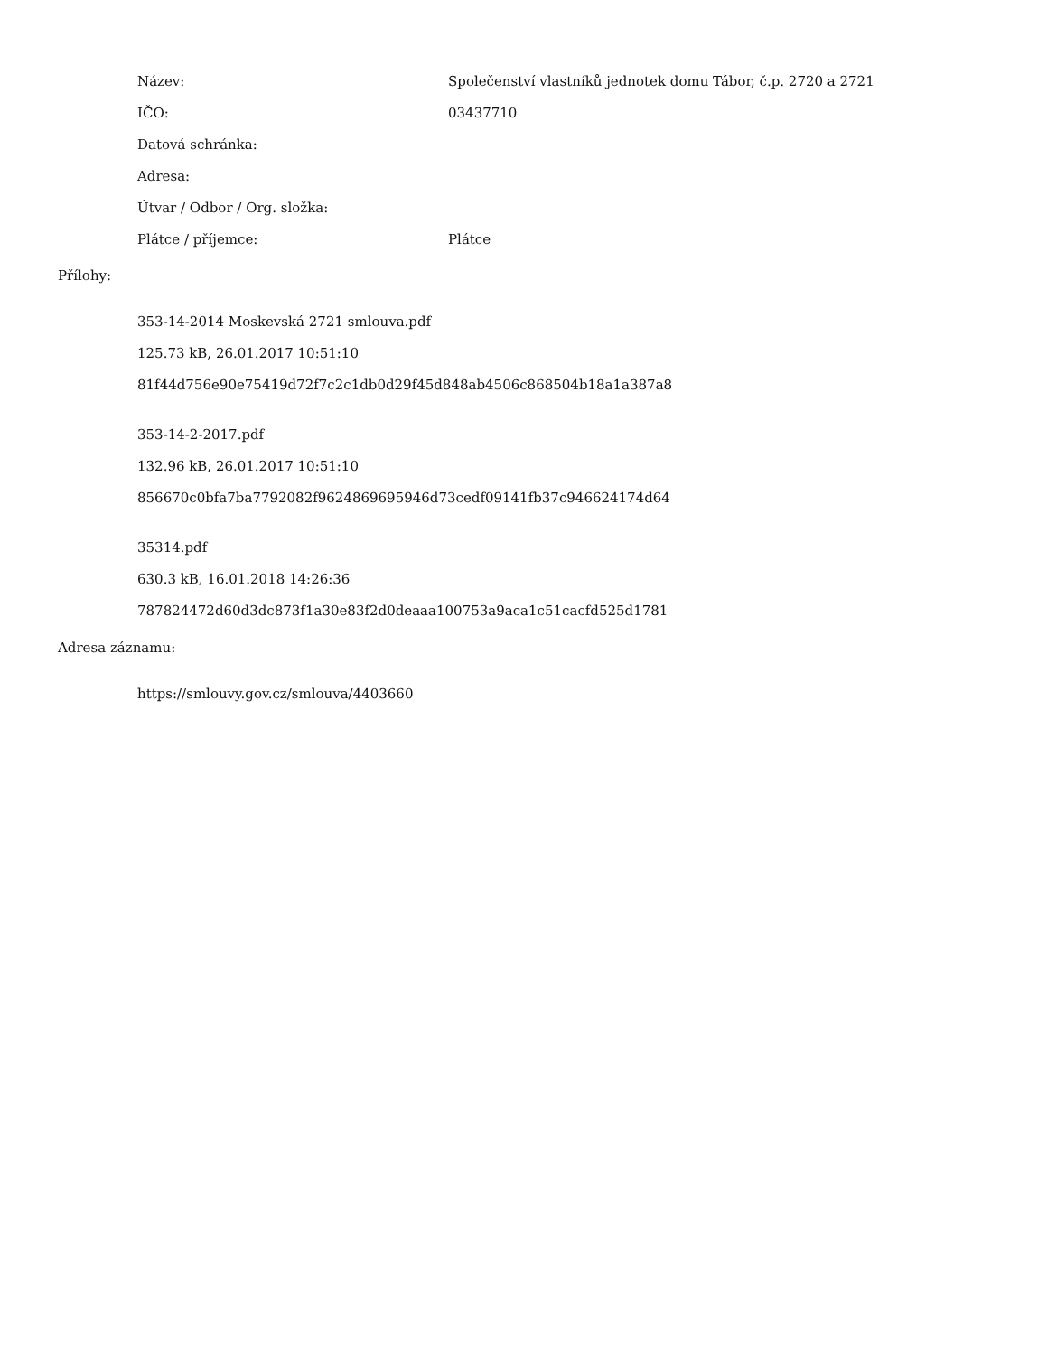| Název: | Společenství vlastníků jednotek domu Tábor, č.p. 2720 a 2721 |
| IČO: | 03437710 |
| Datová schránka: | |
| Adresa: | |
| Útvar / Odbor / Org. složka: | |
| Plátce / příjemce: | Plátce |
Přílohy:
353-14-2014 Moskevská 2721 smlouva.pdf
125.73 kB, 26.01.2017 10:51:10
81f44d756e90e75419d72f7c2c1db0d29f45d848ab4506c868504b18a1a387a8
353-14-2-2017.pdf
132.96 kB, 26.01.2017 10:51:10
856670c0bfa7ba7792082f9624869695946d73cedf09141fb37c946624174d64
35314.pdf
630.3 kB, 16.01.2018 14:26:36
787824472d60d3dc873f1a30e83f2d0deaaa100753a9aca1c51cacfd525d1781
Adresa záznamu:
https://smlouvy.gov.cz/smlouva/4403660